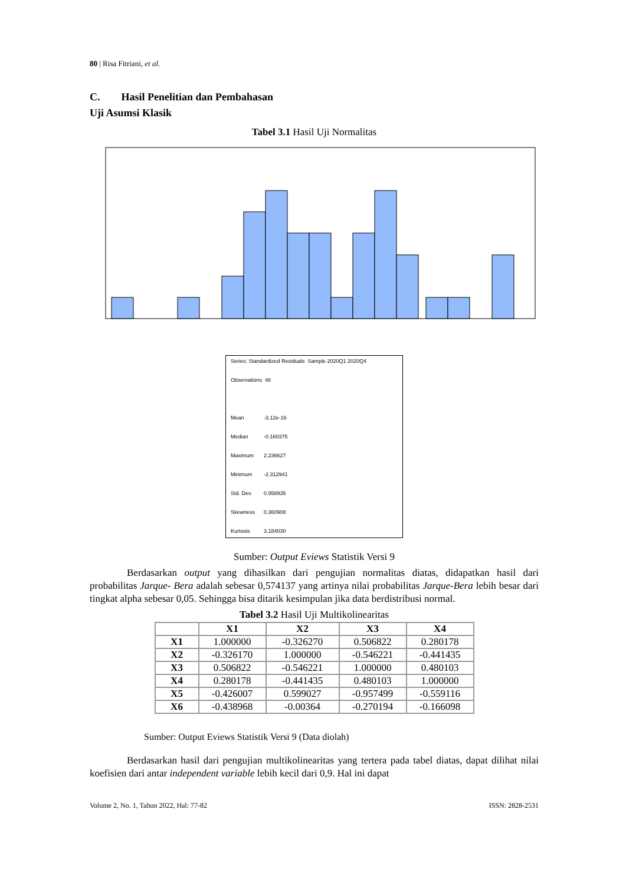80 | Risa Fitriani, et al.
C. Hasil Penelitian dan Pembahasan
Uji Asumsi Klasik
Tabel 3.1 Hasil Uji Normalitas
Series: Standardized Residuals Sample 2020Q1 2020Q4
Observations 48
Mean -3.12e-16
Median -0.160375
Maximum 2.236627
Minimum -2.312941
Std. Dev. 0.958935
Skewness 0.360908
Kurtosis 3.184030
Sumber: Output Eviews Statistik Versi 9
Berdasarkan output yang dihasilkan dari pengujian normalitas diatas, didapatkan hasil dari probabilitas Jarque- Bera adalah sebesar 0,574137 yang artinya nilai probabilitas Jarque-Bera lebih besar dari tingkat alpha sebesar 0,05. Sehingga bisa ditarik kesimpulan jika data berdistribusi normal.
Tabel 3.2 Hasil Uji Multikolinearitas
| | X1 | X2 | X3 | X4 |
| --- | --- | --- | --- | --- |
| X1 | 1.000000 | -0.326270 | 0.506822 | 0.280178 |
| X2 | -0.326170 | 1.000000 | -0.546221 | -0.441435 |
| X3 | 0.506822 | -0.546221 | 1.000000 | 0.480103 |
| X4 | 0.280178 | -0.441435 | 0.480103 | 1.000000 |
| X5 | -0.426007 | 0.599027 | -0.957499 | -0.559116 |
| X6 | -0.438968 | -0.00364 | -0.270194 | -0.166098 |
Sumber: Output Eviews Statistik Versi 9 (Data diolah)
Berdasarkan hasil dari pengujian multikolinearitas yang tertera pada tabel diatas, dapat dilihat nilai koefisien dari antar independent variable lebih kecil dari 0,9. Hal ini dapat
Volume 2, No. 1, Tahun 2022, Hal: 77-82 ISSN: 2828-2531